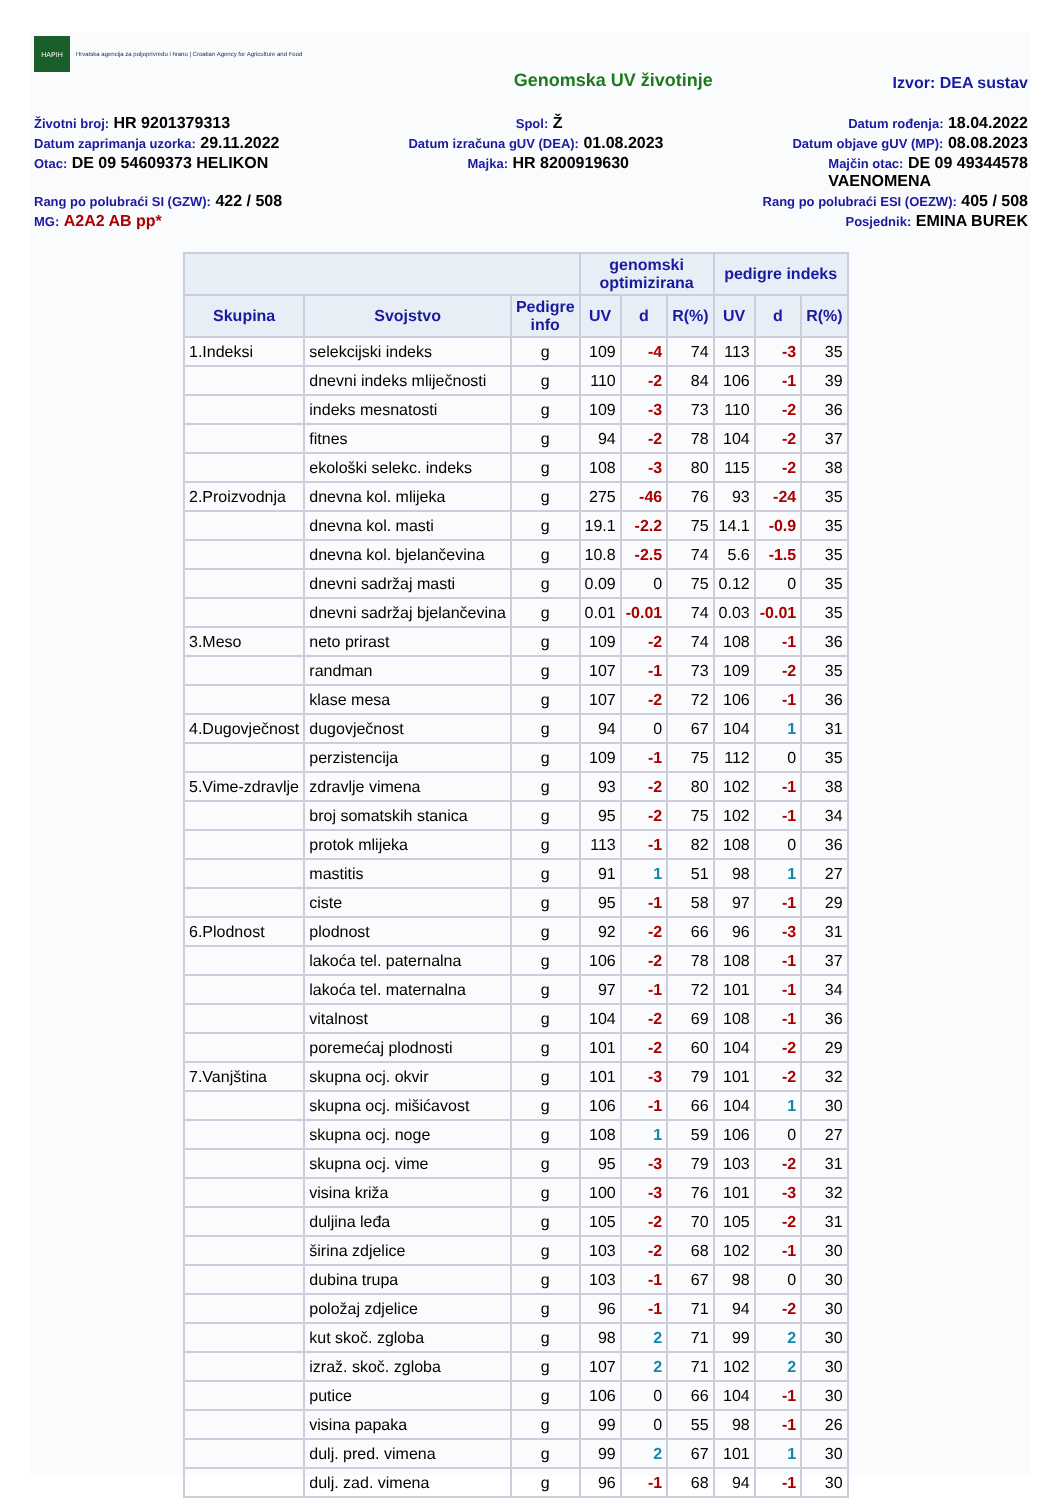HAPIH
Hrvatska agencija za poljoprivredu i hranu | Croatian Agency for Agriculture and Food
Genomska UV životinje Izvor: DEA sustav
Životni broj: HR 9201379313 Spol: Ž Datum rođenja: 18.04.2022
Datum zaprimanja uzorka: 29.11.2022 Datum izračuna gUV (DEA): 01.08.2023 Datum objave gUV (MP): 08.08.2023
Otac: DE 09 54609373 HELIKON Majka: HR 8200919630 Majčin otac: DE 09 49344578
VAENOMENA
Rang po polubraći SI (GZW): 422 / 508 Rang po polubraći ESI (OEZW): 405 / 508
MG: A2A2 AB pp* Posjednik: EMINA BUREK
| | | | genomski optimizirana | | | pedigre indeks | | |
| --- | --- | --- | --- | --- | --- | --- | --- | --- |
| Skupina | Svojstvo | Pedigre info | UV | d | R(%) | UV | d | R(%) |
| 1.Indeksi | selekcijski indeks | g | 109 | -4 | 74 | 113 | -3 | 35 |
| | dnevni indeks mliječnosti | g | 110 | -2 | 84 | 106 | -1 | 39 |
| | indeks mesnatosti | g | 109 | -3 | 73 | 110 | -2 | 36 |
| | fitnes | g | 94 | -2 | 78 | 104 | -2 | 37 |
| | ekološki selekc. indeks | g | 108 | -3 | 80 | 115 | -2 | 38 |
| 2.Proizvodnja | dnevna kol. mlijeka | g | 275 | -46 | 76 | 93 | -24 | 35 |
| | dnevna kol. masti | g | 19.1 | -2.2 | 75 | 14.1 | -0.9 | 35 |
| | dnevna kol. bjelančevina | g | 10.8 | -2.5 | 74 | 5.6 | -1.5 | 35 |
| | dnevni sadržaj masti | g | 0.09 | 0 | 75 | 0.12 | 0 | 35 |
| | dnevni sadržaj bjelančevina | g | 0.01 | -0.01 | 74 | 0.03 | -0.01 | 35 |
| 3.Meso | neto prirast | g | 109 | -2 | 74 | 108 | -1 | 36 |
| | randman | g | 107 | -1 | 73 | 109 | -2 | 35 |
| | klase mesa | g | 107 | -2 | 72 | 106 | -1 | 36 |
| 4.Dugovječnost | dugovječnost | g | 94 | 0 | 67 | 104 | 1 | 31 |
| | perzistencija | g | 109 | -1 | 75 | 112 | 0 | 35 |
| 5.Vime-zdravlje | zdravlje vimena | g | 93 | -2 | 80 | 102 | -1 | 38 |
| | broj somatskih stanica | g | 95 | -2 | 75 | 102 | -1 | 34 |
| | protok mlijeka | g | 113 | -1 | 82 | 108 | 0 | 36 |
| | mastitis | g | 91 | 1 | 51 | 98 | 1 | 27 |
| | ciste | g | 95 | -1 | 58 | 97 | -1 | 29 |
| 6.Plodnost | plodnost | g | 92 | -2 | 66 | 96 | -3 | 31 |
| | lakoća tel. paternalna | g | 106 | -2 | 78 | 108 | -1 | 37 |
| | lakoća tel. maternalna | g | 97 | -1 | 72 | 101 | -1 | 34 |
| | vitalnost | g | 104 | -2 | 69 | 108 | -1 | 36 |
| | poremećaj plodnosti | g | 101 | -2 | 60 | 104 | -2 | 29 |
| 7.Vanjština | skupna ocj. okvir | g | 101 | -3 | 79 | 101 | -2 | 32 |
| | skupna ocj. mišićavost | g | 106 | -1 | 66 | 104 | 1 | 30 |
| | skupna ocj. noge | g | 108 | 1 | 59 | 106 | 0 | 27 |
| | skupna ocj. vime | g | 95 | -3 | 79 | 103 | -2 | 31 |
| | visina križa | g | 100 | -3 | 76 | 101 | -3 | 32 |
| | duljina leđa | g | 105 | -2 | 70 | 105 | -2 | 31 |
| | širina zdjelice | g | 103 | -2 | 68 | 102 | -1 | 30 |
| | dubina trupa | g | 103 | -1 | 67 | 98 | 0 | 30 |
| | položaj zdjelice | g | 96 | -1 | 71 | 94 | -2 | 30 |
| | kut skoč. zgloba | g | 98 | 2 | 71 | 99 | 2 | 30 |
| | izraž. skoč. zgloba | g | 107 | 2 | 71 | 102 | 2 | 30 |
| | putice | g | 106 | 0 | 66 | 104 | -1 | 30 |
| | visina papaka | g | 99 | 0 | 55 | 98 | -1 | 26 |
| | dulj. pred. vimena | g | 99 | 2 | 67 | 101 | 1 | 30 |
| | dulj. zad. vimena | g | 96 | -1 | 68 | 94 | -1 | 30 |